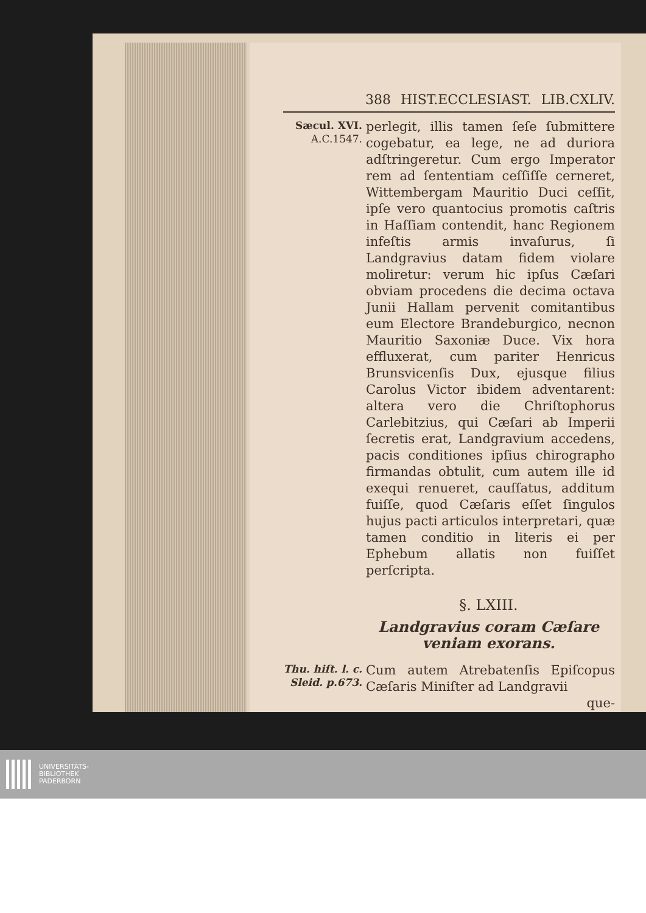388 HIST.ECCLESIAST. LIB.CXLIV.
Sæcul. XVI.
A.C.1547.
perlegit, illis tamen ſeſe ſubmittere cogebatur, ea lege, ne ad duriora adſtringeretur. Cum ergo Imperator rem ad ſententiam ceſſiſſe cerneret, Wittembergam Mauritio Duci ceſſit, ipſe vero quantocius promotis caſtris in Haſſiam contendit, hanc Regionem infeſtis armis invaſurus, ſi Landgravius datam fidem violare moliretur: verum hic ipſus Cæſari obviam procedens die decima octava Junii Hallam pervenit comitantibus eum Electore Brandeburgico, necnon Mauritio Saxoniæ Duce. Vix hora effluxerat, cum pariter Henricus Brunsvicenſis Dux, ejusque filius Carolus Victor ibidem adventarent: altera vero die Chriſtophorus Carlebitzius, qui Cæſari ab Imperii ſecretis erat, Landgravium accedens, pacis conditiones ipſius chirographo firmandas obtulit, cum autem ille id exequi renueret, cauſſatus, additum fuiſſe, quod Cæſaris eſſet ſingulos hujus pacti articulos interpretari, quæ tamen conditio in literis ei per Ephebum allatis non fuiſſet perſcripta.
§. LXIII.
Landgravius coram Cæſare veniam exorans.
Thu. hiſt. l. c.
Sleid. p.673.
Cum autem Atrebatenſis Epiſcopus Cæſaris Miniſter ad Landgravii
que-
UNIVERSITÄTS-
BIBLIOTHEK
PADERBORN